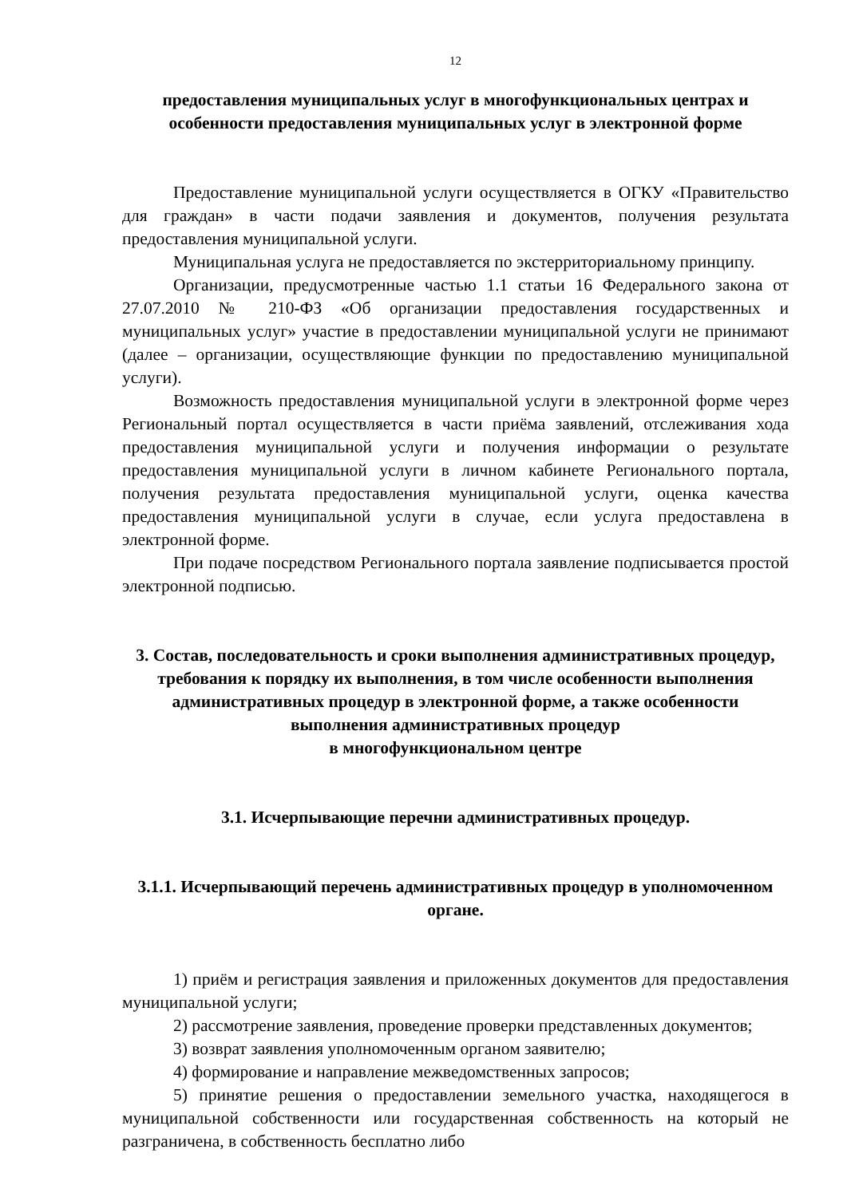12
предоставления муниципальных услуг в многофункциональных центрах и особенности предоставления муниципальных услуг в электронной форме
Предоставление муниципальной услуги осуществляется в ОГКУ «Правительство для граждан» в части подачи заявления и документов, получения результата предоставления муниципальной услуги.
Муниципальная услуга не предоставляется по экстерриториальному принципу.
Организации, предусмотренные частью 1.1 статьи 16 Федерального закона от 27.07.2010 № 210-ФЗ «Об организации предоставления государственных и муниципальных услуг» участие в предоставлении муниципальной услуги не принимают (далее – организации, осуществляющие функции по предоставлению муниципальной услуги).
Возможность предоставления муниципальной услуги в электронной форме через Региональный портал осуществляется в части приёма заявлений, отслеживания хода предоставления муниципальной услуги и получения информации о результате предоставления муниципальной услуги в личном кабинете Регионального портала, получения результата предоставления муниципальной услуги, оценка качества предоставления муниципальной услуги в случае, если услуга предоставлена в электронной форме.
При подаче посредством Регионального портала заявление подписывается простой электронной подписью.
3. Состав, последовательность и сроки выполнения административных процедур, требования к порядку их выполнения, в том числе особенности выполнения административных процедур в электронной форме, а также особенности выполнения административных процедур
в многофункциональном центре
3.1. Исчерпывающие перечни административных процедур.
3.1.1. Исчерпывающий перечень административных процедур в уполномоченном органе.
1) приём и регистрация заявления и приложенных документов для предоставления муниципальной услуги;
2) рассмотрение заявления, проведение проверки представленных документов;
3) возврат заявления уполномоченным органом заявителю;
4) формирование и направление межведомственных запросов;
5) принятие решения о предоставлении земельного участка, находящегося в муниципальной собственности или государственная собственность на который не разграничена, в собственность бесплатно либо